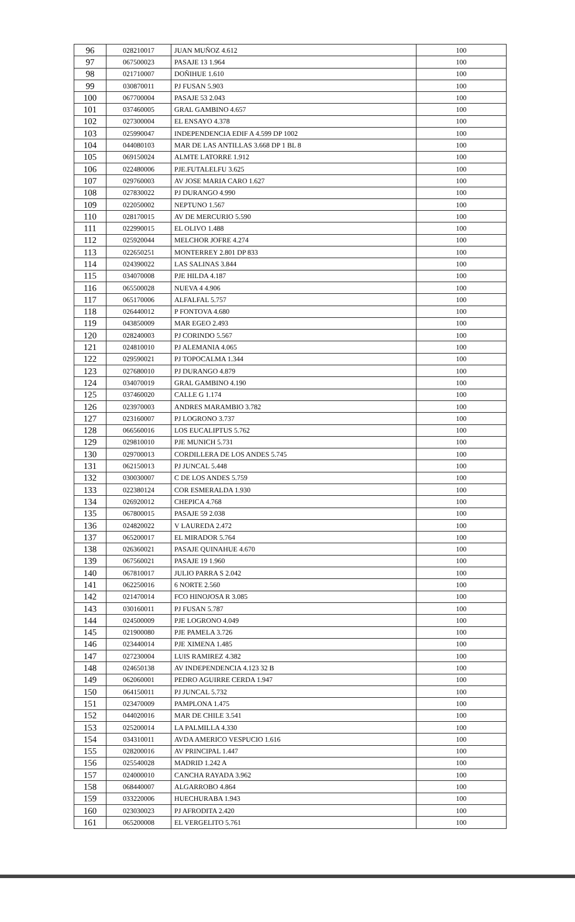| 96 | 028210017 | JUAN MUÑOZ 4.612 | 100 |
| 97 | 067500023 | PASAJE 13 1.964 | 100 |
| 98 | 021710007 | DOÑIHUE 1.610 | 100 |
| 99 | 030870011 | PJ FUSAN 5.903 | 100 |
| 100 | 067700004 | PASAJE 53 2.043 | 100 |
| 101 | 037460005 | GRAL GAMBINO 4.657 | 100 |
| 102 | 027300004 | EL ENSAYO 4.378 | 100 |
| 103 | 025990047 | INDEPENDENCIA EDIF A 4.599 DP 1002 | 100 |
| 104 | 044080103 | MAR DE LAS ANTILLAS 3.668 DP 1 BL 8 | 100 |
| 105 | 069150024 | ALMTE LATORRE 1.912 | 100 |
| 106 | 022480006 | PJE.FUTALELFU 3.625 | 100 |
| 107 | 029760003 | AV JOSE MARIA CARO 1.627 | 100 |
| 108 | 027830022 | PJ DURANGO 4.990 | 100 |
| 109 | 022050002 | NEPTUNO 1.567 | 100 |
| 110 | 028170015 | AV DE MERCURIO 5.590 | 100 |
| 111 | 022990015 | EL OLIVO 1.488 | 100 |
| 112 | 025920044 | MELCHOR JOFRE 4.274 | 100 |
| 113 | 022650251 | MONTERREY 2.801 DP 833 | 100 |
| 114 | 024390022 | LAS SALINAS 3.844 | 100 |
| 115 | 034070008 | PJE HILDA 4.187 | 100 |
| 116 | 065500028 | NUEVA 4 4.906 | 100 |
| 117 | 065170006 | ALFALFAL 5.757 | 100 |
| 118 | 026440012 | P FONTOVA 4.680 | 100 |
| 119 | 043850009 | MAR EGEO 2.493 | 100 |
| 120 | 028240003 | PJ CORINDO 5.567 | 100 |
| 121 | 024810010 | PJ ALEMANIA 4.065 | 100 |
| 122 | 029590021 | PJ TOPOCALMA 1.344 | 100 |
| 123 | 027680010 | PJ DURANGO 4.879 | 100 |
| 124 | 034070019 | GRAL GAMBINO 4.190 | 100 |
| 125 | 037460020 | CALLE G 1.174 | 100 |
| 126 | 023970003 | ANDRES MARAMBIO 3.782 | 100 |
| 127 | 023160007 | PJ LOGRONO 3.737 | 100 |
| 128 | 066560016 | LOS EUCALIPTUS 5.762 | 100 |
| 129 | 029810010 | PJE MUNICH 5.731 | 100 |
| 130 | 029700013 | CORDILLERA DE LOS ANDES 5.745 | 100 |
| 131 | 062150013 | PJ JUNCAL 5.448 | 100 |
| 132 | 030030007 | C DE LOS ANDES 5.759 | 100 |
| 133 | 022380124 | COR ESMERALDA 1.930 | 100 |
| 134 | 026920012 | CHEPICA 4.768 | 100 |
| 135 | 067800015 | PASAJE 59 2.038 | 100 |
| 136 | 024820022 | V LAUREDA 2.472 | 100 |
| 137 | 065200017 | EL MIRADOR 5.764 | 100 |
| 138 | 026360021 | PASAJE QUINAHUE 4.670 | 100 |
| 139 | 067560021 | PASAJE 19 1.960 | 100 |
| 140 | 067810017 | JULIO PARRA S 2.042 | 100 |
| 141 | 062250016 | 6 NORTE 2.560 | 100 |
| 142 | 021470014 | FCO HINOJOSA R 3.085 | 100 |
| 143 | 030160011 | PJ FUSAN 5.787 | 100 |
| 144 | 024500009 | PJE LOGRONO 4.049 | 100 |
| 145 | 021900080 | PJE PAMELA 3.726 | 100 |
| 146 | 023440014 | PJE XIMENA 1.485 | 100 |
| 147 | 027230004 | LUIS RAMIREZ 4.382 | 100 |
| 148 | 024650138 | AV INDEPENDENCIA 4.123 32 B | 100 |
| 149 | 062060001 | PEDRO AGUIRRE CERDA 1.947 | 100 |
| 150 | 064150011 | PJ JUNCAL 5.732 | 100 |
| 151 | 023470009 | PAMPLONA 1.475 | 100 |
| 152 | 044020016 | MAR DE CHILE 3.541 | 100 |
| 153 | 025200014 | LA PALMILLA 4.330 | 100 |
| 154 | 034310011 | AVDA AMERICO VESPUCIO 1.616 | 100 |
| 155 | 028200016 | AV PRINCIPAL 1.447 | 100 |
| 156 | 025540028 | MADRID 1.242 A | 100 |
| 157 | 024000010 | CANCHA RAYADA 3.962 | 100 |
| 158 | 068440007 | ALGARROBO 4.864 | 100 |
| 159 | 033220006 | HUECHURABA 1.943 | 100 |
| 160 | 023030023 | PJ AFRODITA 2.420 | 100 |
| 161 | 065200008 | EL VERGELITO 5.761 | 100 |